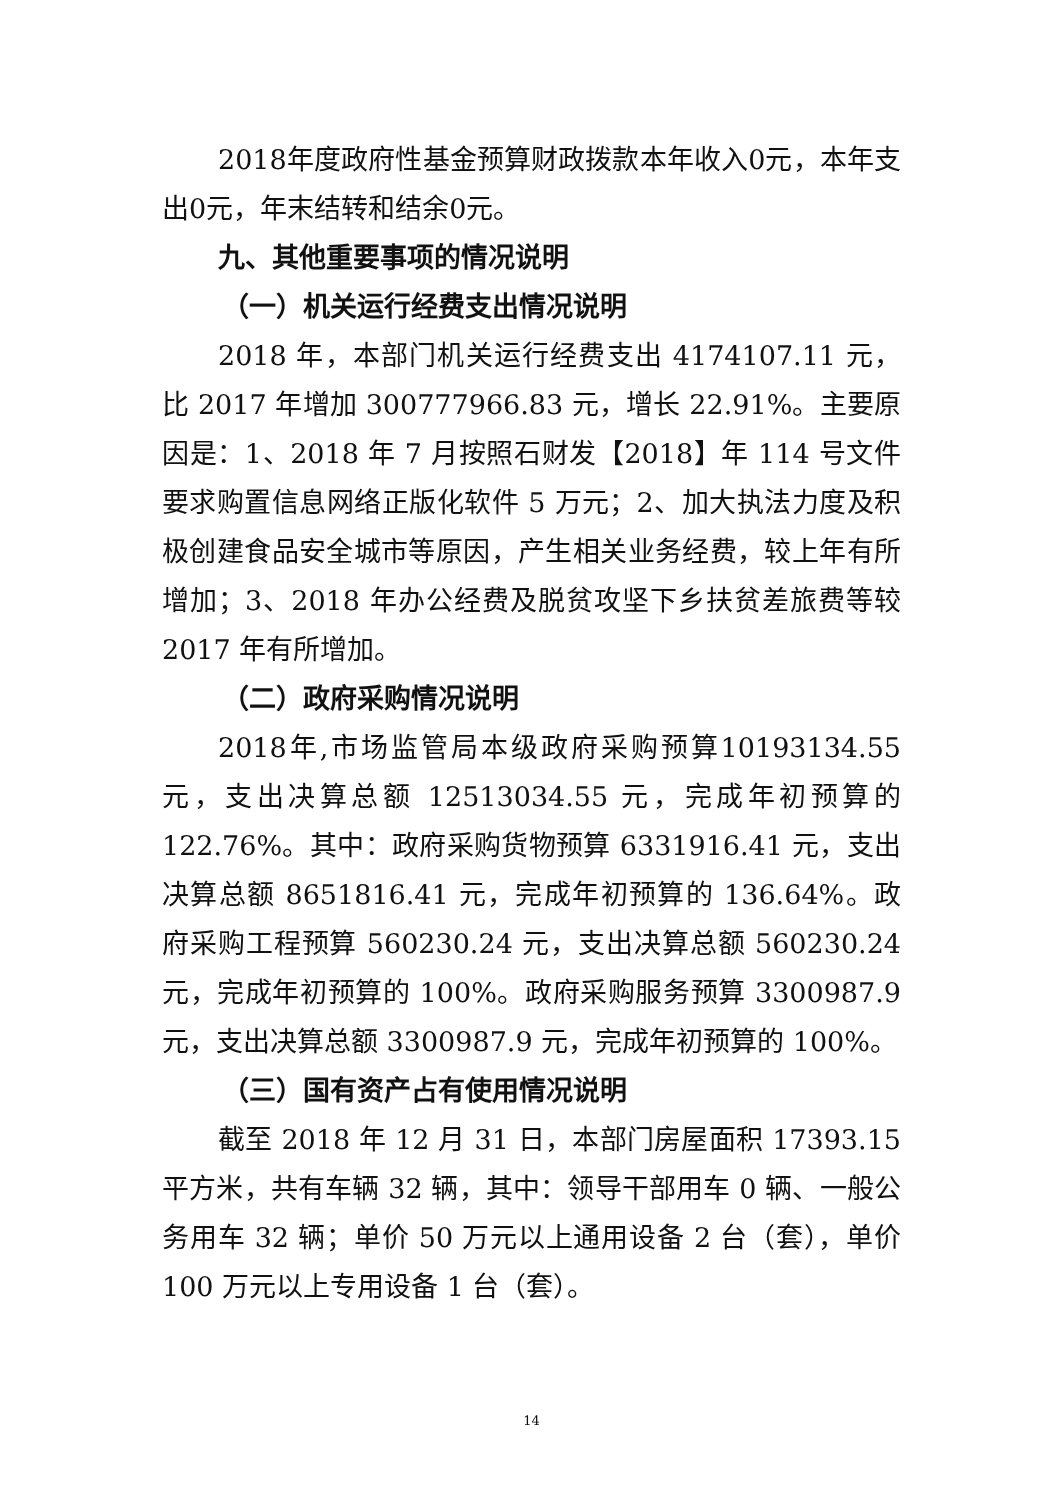2018年度政府性基金预算财政拨款本年收入0元，本年支出0元，年末结转和结余0元。
九、其他重要事项的情况说明
（一）机关运行经费支出情况说明
2018 年，本部门机关运行经费支出 4174107.11 元，比 2017 年增加 300777966.83 元，增长 22.91%。主要原因是：1、2018 年 7 月按照石财发【2018】年 114 号文件要求购置信息网络正版化软件 5 万元；2、加大执法力度及积极创建食品安全城市等原因，产生相关业务经费，较上年有所增加；3、2018 年办公经费及脱贫攻坚下乡扶贫差旅费等较 2017 年有所增加。
（二）政府采购情况说明
2018年,市场监管局本级政府采购预算10193134.55元，支出决算总额 12513034.55 元，完成年初预算的 122.76%。其中：政府采购货物预算 6331916.41 元，支出决算总额 8651816.41 元，完成年初预算的 136.64%。政府采购工程预算 560230.24 元，支出决算总额 560230.24 元，完成年初预算的 100%。政府采购服务预算 3300987.9 元，支出决算总额 3300987.9 元，完成年初预算的 100%。
（三）国有资产占有使用情况说明
截至 2018 年 12 月 31 日，本部门房屋面积 17393.15 平方米，共有车辆 32 辆，其中：领导干部用车 0 辆、一般公务用车 32 辆；单价 50 万元以上通用设备 2 台（套），单价 100 万元以上专用设备 1 台（套）。
14